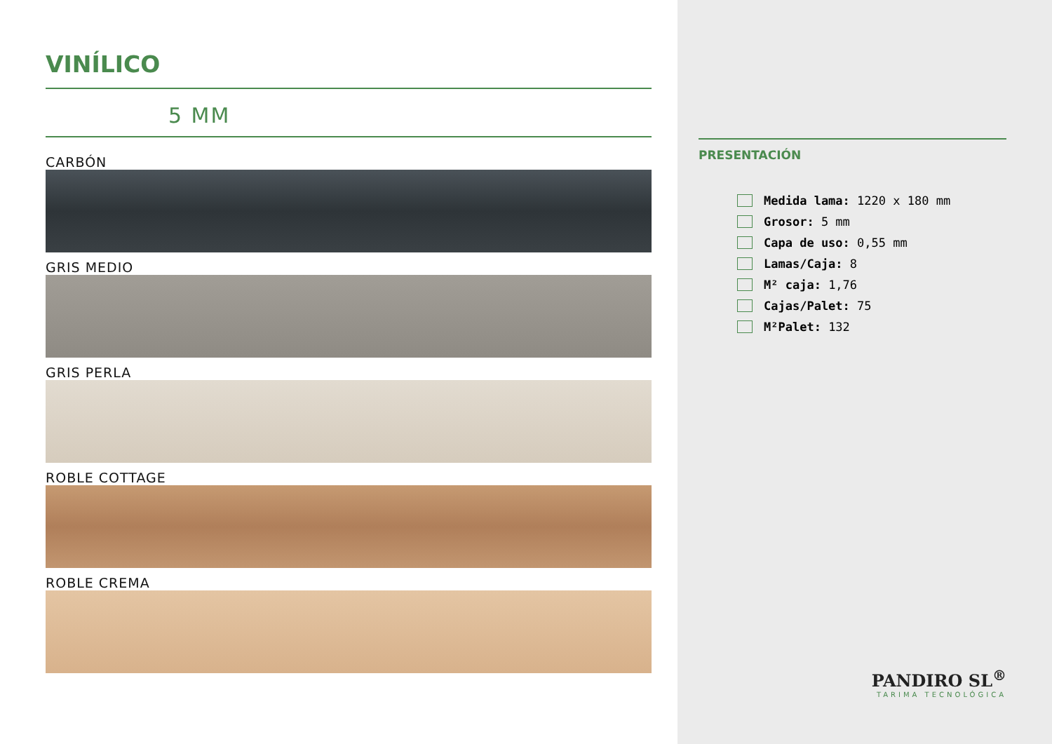VINÍLICO
5 MM
CARBÓN
GRIS MEDIO
GRIS PERLA
ROBLE COTTAGE
ROBLE CREMA
PRESENTACIÓN
Medida lama: 1220 x 180 mm
Grosor: 5 mm
Capa de uso: 0,55 mm
Lamas/Caja: 8
M² caja: 1,76
Cajas/Palet: 75
M²Palet: 132
PANDIRO SL<sup>®</sup>
TARIMA TECNOLÓGICA